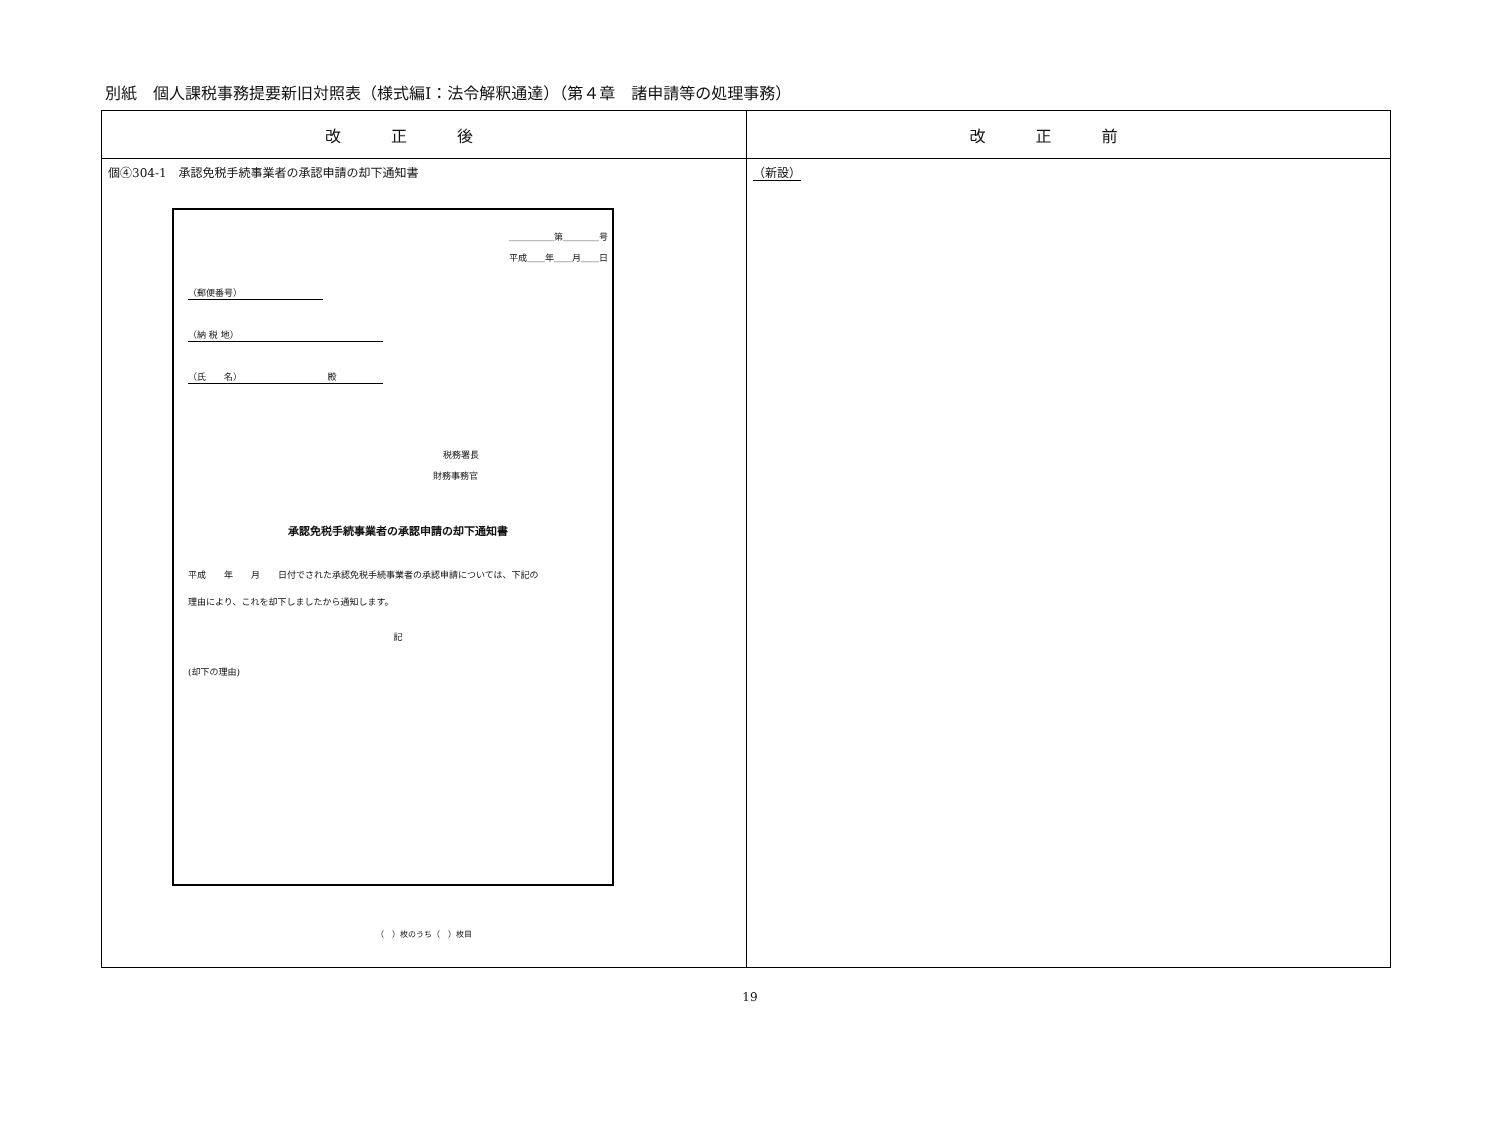別紙　個人課税事務提要新旧対照表（様式編Ⅰ：法令解釈通達）（第４章　諸申請等の処理事務）
| 改正後 | 改正前 |
| --- | --- |
| 個④304-1 承認免税手続事業者の承認申請の却下通知書 ＿＿＿＿＿第＿＿＿＿号 平成＿＿年＿＿月＿＿日 （郵便番号） （納 税 地） （氏 名） 殿 税務署長 財務事務官 承認免税手続事業者の承認申請の却下通知書 平成 年 月 日付でされた承認免税手続事業者の承認申請については、下記の 理由により、これを却下しましたから通知します。 記 (却下の理由) （ ）枚のうち（ ）枚目 | （新設） |
19